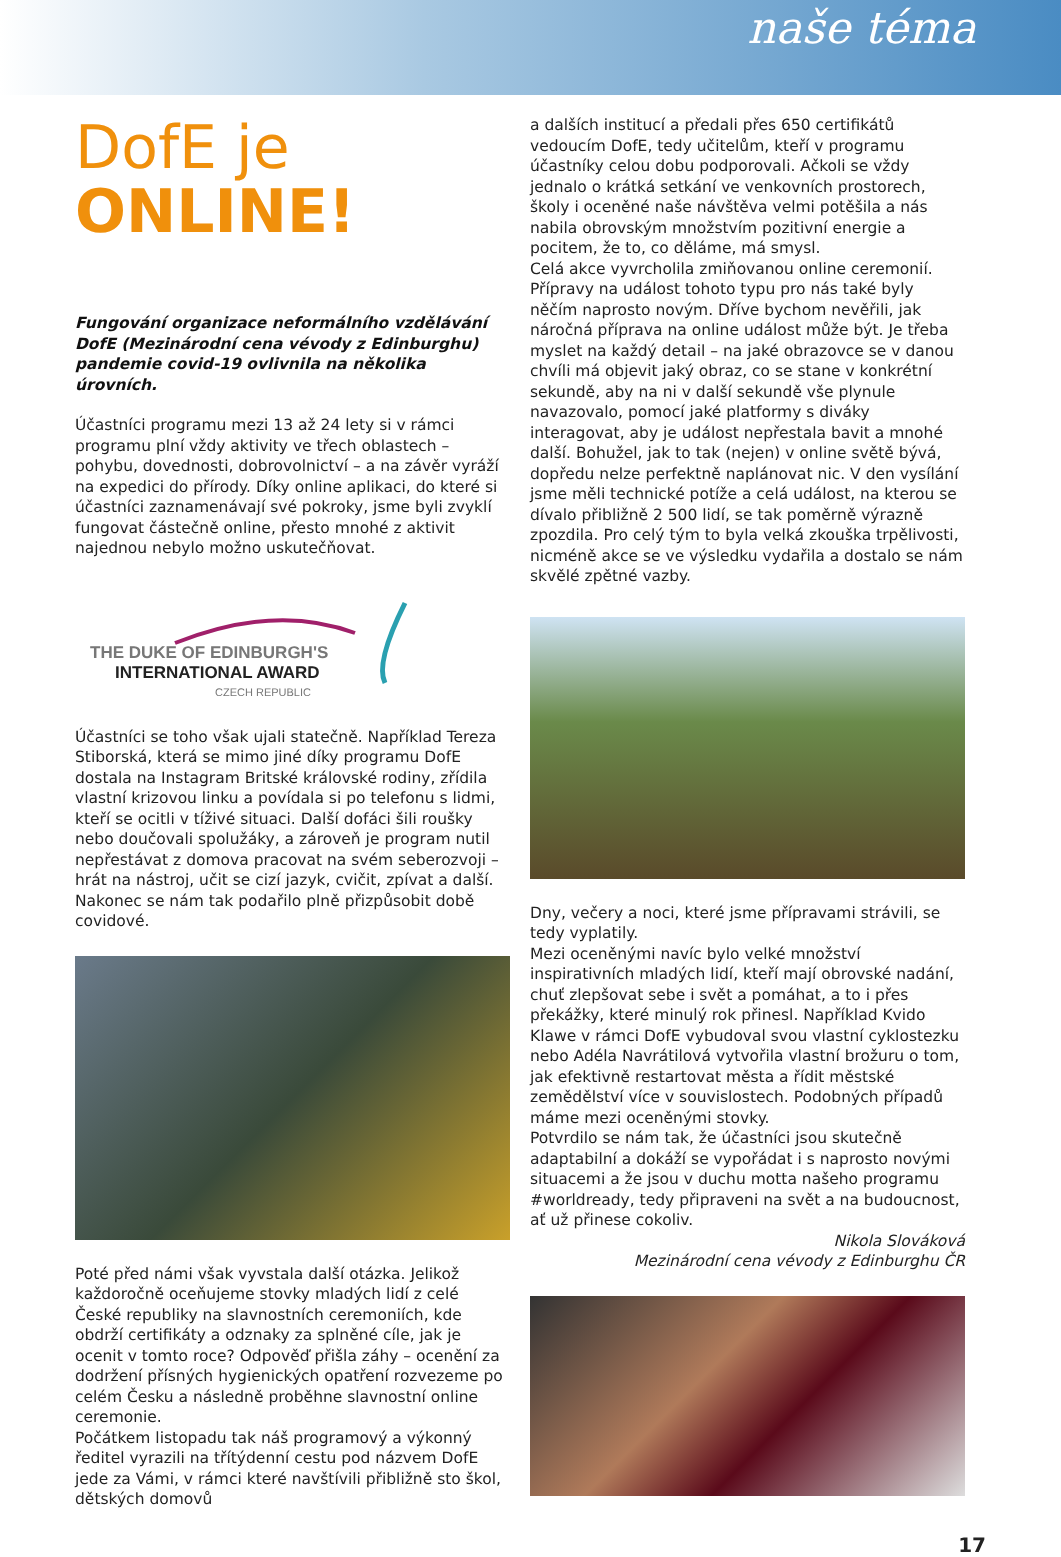naše téma
DofE je
ONLINE!
Fungování organizace neformálního vzdělávání DofE (Mezinárodní cena vévody z Edinburghu) pandemie covid-19 ovlivnila na několika úrovních.
Účastníci programu mezi 13 až 24 lety si v rámci programu plní vždy aktivity ve třech oblastech – pohybu, dovednosti, dobrovolnictví – a na závěr vyráží na expedici do přírody. Díky online aplikaci, do které si účastníci zaznamenávají své pokroky, jsme byli zvyklí fungovat částečně online, přesto mnohé z aktivit najednou nebylo možno uskutečňovat.
THE DUKE OF EDINBURGH'S
INTERNATIONAL AWARD
CZECH REPUBLIC
Účastníci se toho však ujali statečně. Například Tereza Stiborská, která se mimo jiné díky programu DofE dostala na Instagram Britské královské rodiny, zřídila vlastní krizovou linku a povídala si po telefonu s lidmi, kteří se ocitli v tíživé situaci. Další dofáci šili roušky nebo doučovali spolužáky, a zároveň je program nutil nepřestávat z domova pracovat na svém seberozvoji – hrát na nástroj, učit se cizí jazyk, cvičit, zpívat a další. Nakonec se nám tak podařilo plně přizpůsobit době covidové.
Poté před námi však vyvstala další otázka. Jelikož každoročně oceňujeme stovky mladých lidí z celé České republiky na slavnostních ceremoniích, kde obdrží certifikáty a odznaky za splněné cíle, jak je ocenit v tomto roce? Odpověď přišla záhy – ocenění za dodržení přísných hygienických opatření rozvezeme po celém Česku a následně proběhne slavnostní online ceremonie.
Počátkem listopadu tak náš programový a výkonný ředitel vyrazili na třítýdenní cestu pod názvem DofE jede za Vámi, v rámci které navštívili přibližně sto škol, dětských domovů
a dalších institucí a předali přes 650 certifikátů vedoucím DofE, tedy učitelům, kteří v programu účastníky celou dobu podporovali. Ačkoli se vždy jednalo o krátká setkání ve venkovních prostorech, školy i oceněné naše návštěva velmi potěšila a nás nabila obrovským množstvím pozitivní energie a pocitem, že to, co děláme, má smysl.
Celá akce vyvrcholila zmiňovanou online ceremonií. Přípravy na událost tohoto typu pro nás také byly něčím naprosto novým. Dříve bychom nevěřili, jak náročná příprava na online událost může být. Je třeba myslet na každý detail – na jaké obrazovce se v danou chvíli má objevit jaký obraz, co se stane v konkrétní sekundě, aby na ni v další sekundě vše plynule navazovalo, pomocí jaké platformy s diváky interagovat, aby je událost nepřestala bavit a mnohé další. Bohužel, jak to tak (nejen) v online světě bývá, dopředu nelze perfektně naplánovat nic. V den vysílání jsme měli technické potíže a celá událost, na kterou se dívalo přibližně 2 500 lidí, se tak poměrně výrazně zpozdila. Pro celý tým to byla velká zkouška trpělivosti, nicméně akce se ve výsledku vydařila a dostalo se nám skvělé zpětné vazby.
Dny, večery a noci, které jsme přípravami strávili, se tedy vyplatily.
Mezi oceněnými navíc bylo velké množství inspirativních mladých lidí, kteří mají obrovské nadání, chuť zlepšovat sebe i svět a pomáhat, a to i přes překážky, které minulý rok přinesl. Například Kvido Klawe v rámci DofE vybudoval svou vlastní cyklostezku nebo Adéla Navrátilová vytvořila vlastní brožuru o tom, jak efektivně restartovat města a řídit městské zemědělství více v souvislostech. Podobných případů máme mezi oceněnými stovky.
Potvrdilo se nám tak, že účastníci jsou skutečně adaptabilní a dokáží se vypořádat i s naprosto novými situacemi a že jsou v duchu motta našeho programu #worldready, tedy připraveni na svět a na budoucnost, ať už přinese cokoliv.
Nikola Slováková
Mezinárodní cena vévody z Edinburghu ČR
17